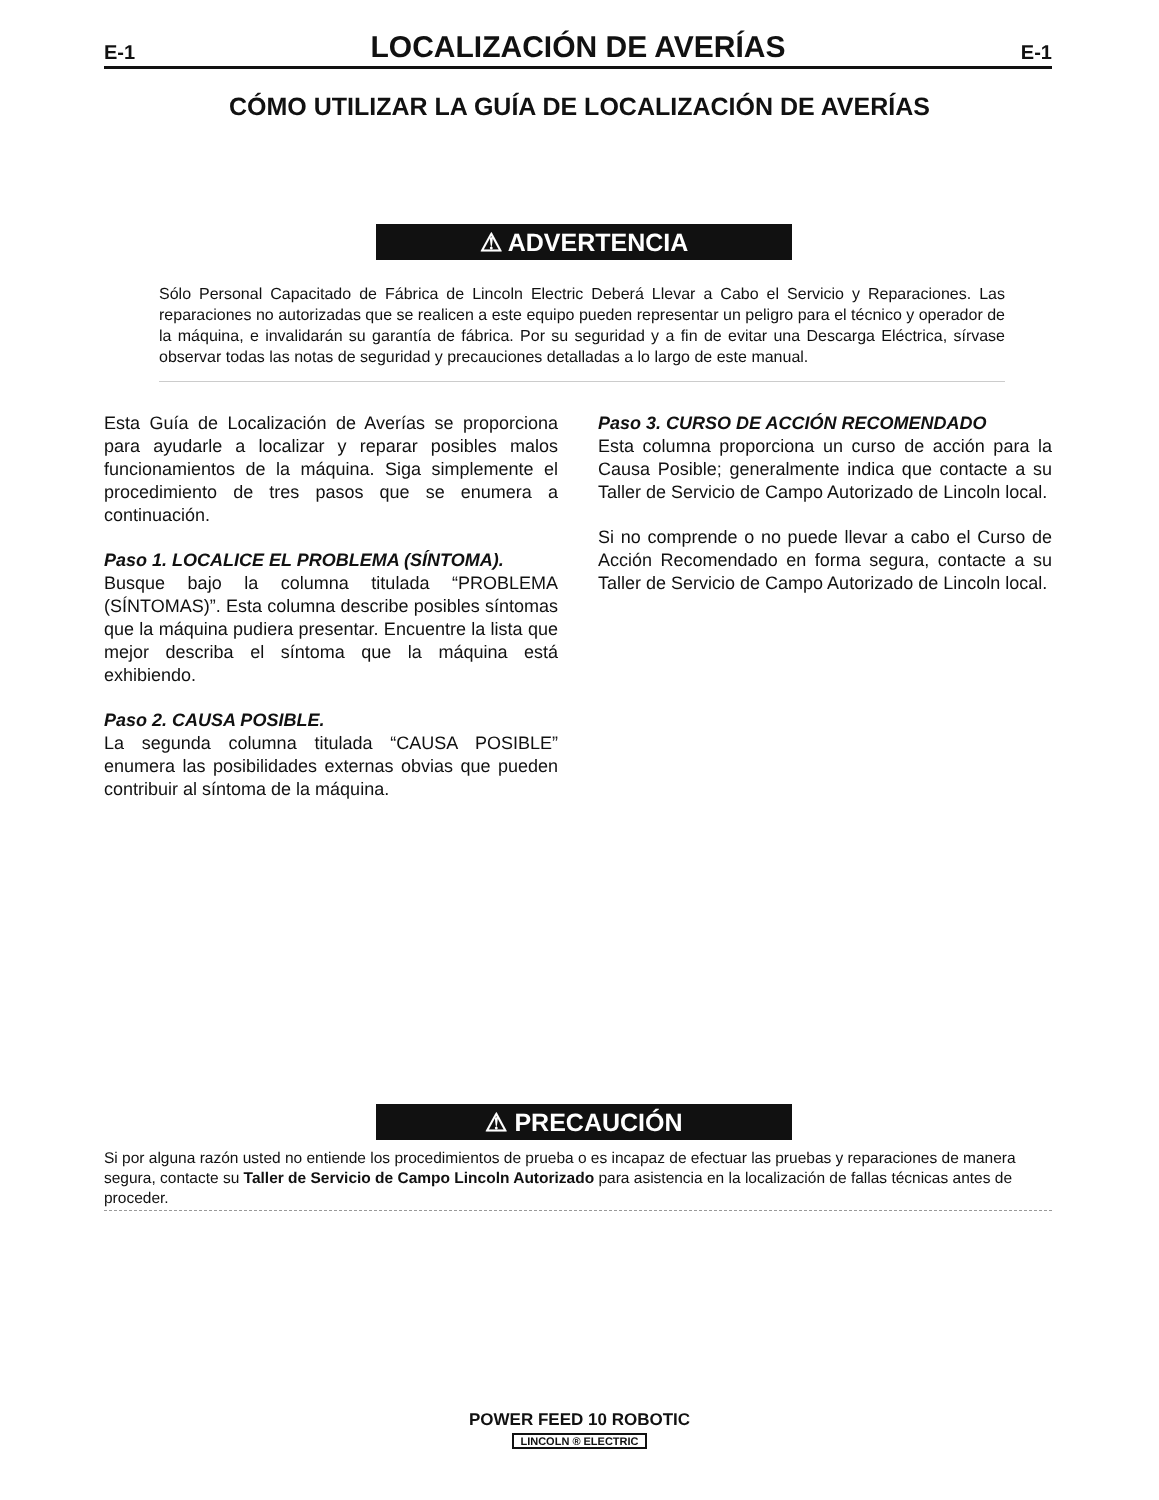E-1
LOCALIZACIÓN DE AVERÍAS
E-1
CÓMO UTILIZAR LA GUÍA DE LOCALIZACIÓN DE AVERÍAS
⚠ ADVERTENCIA
Sólo Personal Capacitado de Fábrica de Lincoln Electric Deberá Llevar a Cabo el Servicio y Reparaciones. Las reparaciones no autorizadas que se realicen a este equipo pueden representar un peligro para el técnico y operador de la máquina, e invalidarán su garantía de fábrica. Por su seguridad y a fin de evitar una Descarga Eléctrica, sírvase observar todas las notas de seguridad y precauciones detalladas a lo largo de este manual.
Esta Guía de Localización de Averías se proporciona para ayudarle a localizar y reparar posibles malos funcionamientos de la máquina. Siga simplemente el procedimiento de tres pasos que se enumera a continuación.
Paso 1. LOCALICE EL PROBLEMA (SÍNTOMA).
Busque bajo la columna titulada “PROBLEMA (SÍNTOMAS)”. Esta columna describe posibles síntomas que la máquina pudiera presentar. Encuentre la lista que mejor describa el síntoma que la máquina está exhibiendo.
Paso 2. CAUSA POSIBLE.
La segunda columna titulada “CAUSA POSIBLE” enumera las posibilidades externas obvias que pueden contribuir al síntoma de la máquina.
Paso 3. CURSO DE ACCIÓN RECOMENDADO
Esta columna proporciona un curso de acción para la Causa Posible; generalmente indica que contacte a su Taller de Servicio de Campo Autorizado de Lincoln local.
Si no comprende o no puede llevar a cabo el Curso de Acción Recomendado en forma segura, contacte a su Taller de Servicio de Campo Autorizado de Lincoln local.
⚠ PRECAUCIÓN
Si por alguna razón usted no entiende los procedimientos de prueba o es incapaz de efectuar las pruebas y reparaciones de manera segura, contacte su Taller de Servicio de Campo Lincoln Autorizado para asistencia en la localización de fallas técnicas antes de proceder.
POWER FEED 10 ROBOTIC
LINCOLN ® ELECTRIC